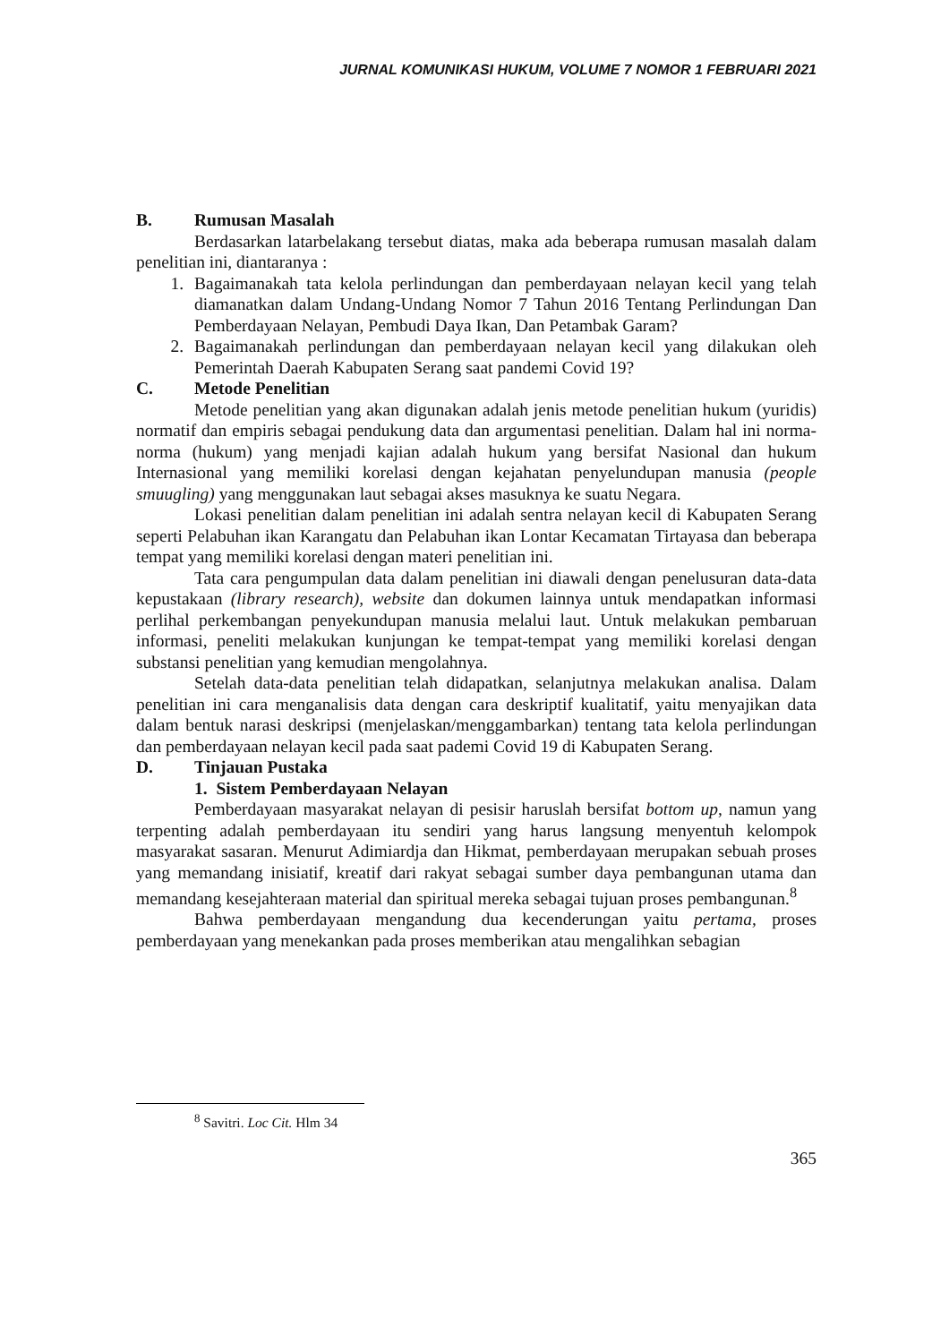JURNAL KOMUNIKASI HUKUM, VOLUME 7 NOMOR 1 FEBRUARI 2021
B. Rumusan Masalah
Berdasarkan latarbelakang tersebut diatas, maka ada beberapa rumusan masalah dalam penelitian ini, diantaranya :
1. Bagaimanakah tata kelola perlindungan dan pemberdayaan nelayan kecil yang telah diamanatkan dalam Undang-Undang Nomor 7 Tahun 2016 Tentang Perlindungan Dan Pemberdayaan Nelayan, Pembudi Daya Ikan, Dan Petambak Garam?
2. Bagaimanakah perlindungan dan pemberdayaan nelayan kecil yang dilakukan oleh Pemerintah Daerah Kabupaten Serang saat pandemi Covid 19?
C. Metode Penelitian
Metode penelitian yang akan digunakan adalah jenis metode penelitian hukum (yuridis) normatif dan empiris sebagai pendukung data dan argumentasi penelitian. Dalam hal ini norma-norma (hukum) yang menjadi kajian adalah hukum yang bersifat Nasional dan hukum Internasional yang memiliki korelasi dengan kejahatan penyelundupan manusia (people smuugling) yang menggunakan laut sebagai akses masuknya ke suatu Negara.
Lokasi penelitian dalam penelitian ini adalah sentra nelayan kecil di Kabupaten Serang seperti Pelabuhan ikan Karangatu dan Pelabuhan ikan Lontar Kecamatan Tirtayasa dan beberapa tempat yang memiliki korelasi dengan materi penelitian ini.
Tata cara pengumpulan data dalam penelitian ini diawali dengan penelusuran data-data kepustakaan (library research), website dan dokumen lainnya untuk mendapatkan informasi perlihal perkembangan penyekundupan manusia melalui laut. Untuk melakukan pembaruan informasi, peneliti melakukan kunjungan ke tempat-tempat yang memiliki korelasi dengan substansi penelitian yang kemudian mengolahnya.
Setelah data-data penelitian telah didapatkan, selanjutnya melakukan analisa. Dalam penelitian ini cara menganalisis data dengan cara deskriptif kualitatif, yaitu menyajikan data dalam bentuk narasi deskripsi (menjelaskan/menggambarkan) tentang tata kelola perlindungan dan pemberdayaan nelayan kecil pada saat pademi Covid 19 di Kabupaten Serang.
D. Tinjauan Pustaka
1. Sistem Pemberdayaan Nelayan
Pemberdayaan masyarakat nelayan di pesisir haruslah bersifat bottom up, namun yang terpenting adalah pemberdayaan itu sendiri yang harus langsung menyentuh kelompok masyarakat sasaran. Menurut Adimiardja dan Hikmat, pemberdayaan merupakan sebuah proses yang memandang inisiatif, kreatif dari rakyat sebagai sumber daya pembangunan utama dan memandang kesejahteraan material dan spiritual mereka sebagai tujuan proses pembangunan.<sup>8</sup>
Bahwa pemberdayaan mengandung dua kecenderungan yaitu pertama, proses pemberdayaan yang menekankan pada proses memberikan atau mengalihkan sebagian
<sup>8</sup> Savitri. Loc Cit. Hlm 34
365